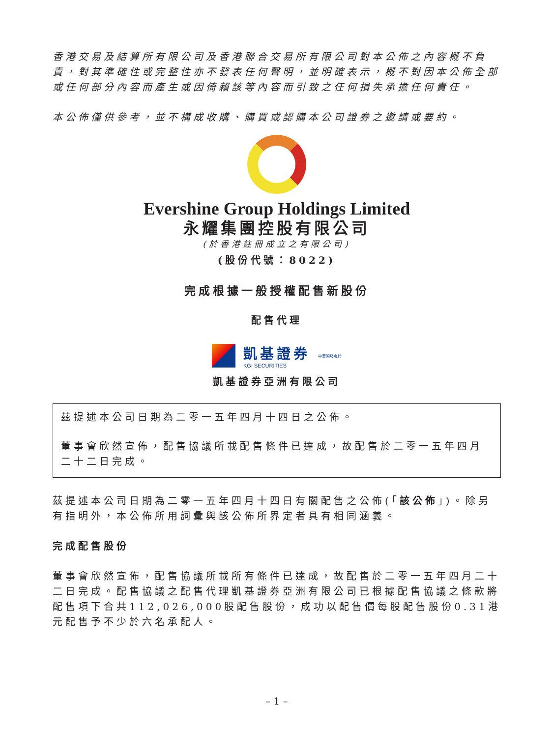香港交易及結算所有限公司及香港聯合交易所有限公司對本公佈之內容概不負責，對其準確性或完整性亦不發表任何聲明，並明確表示，概不對因本公佈全部或任何部分內容而產生或因倚賴該等內容而引致之任何損失承擔任何責任。
本公佈僅供參考，並不構成收購、購買或認購本公司證券之邀請或要約。
Evershine Group Holdings Limited
永耀集團控股有限公司
(於香港註冊成立之有限公司)
(股份代號：8022)
完成根據一般授權配售新股份
配售代理
凱基證券
KGI SECURITIES
中華開發金控
凱基證券亞洲有限公司
茲提述本公司日期為二零一五年四月十四日之公佈。
董事會欣然宣佈，配售協議所載配售條件已達成，故配售於二零一五年四月二十二日完成。
茲提述本公司日期為二零一五年四月十四日有關配售之公佈(「該公佈」)。除另有指明外，本公佈所用詞彙與該公佈所界定者具有相同涵義。
完成配售股份
董事會欣然宣佈，配售協議所載所有條件已達成，故配售於二零一五年四月二十二日完成。配售協議之配售代理凱基證券亞洲有限公司已根據配售協議之條款將配售項下合共112,026,000股配售股份，成功以配售價每股配售股份0.31港元配售予不少於六名承配人。
– 1 –